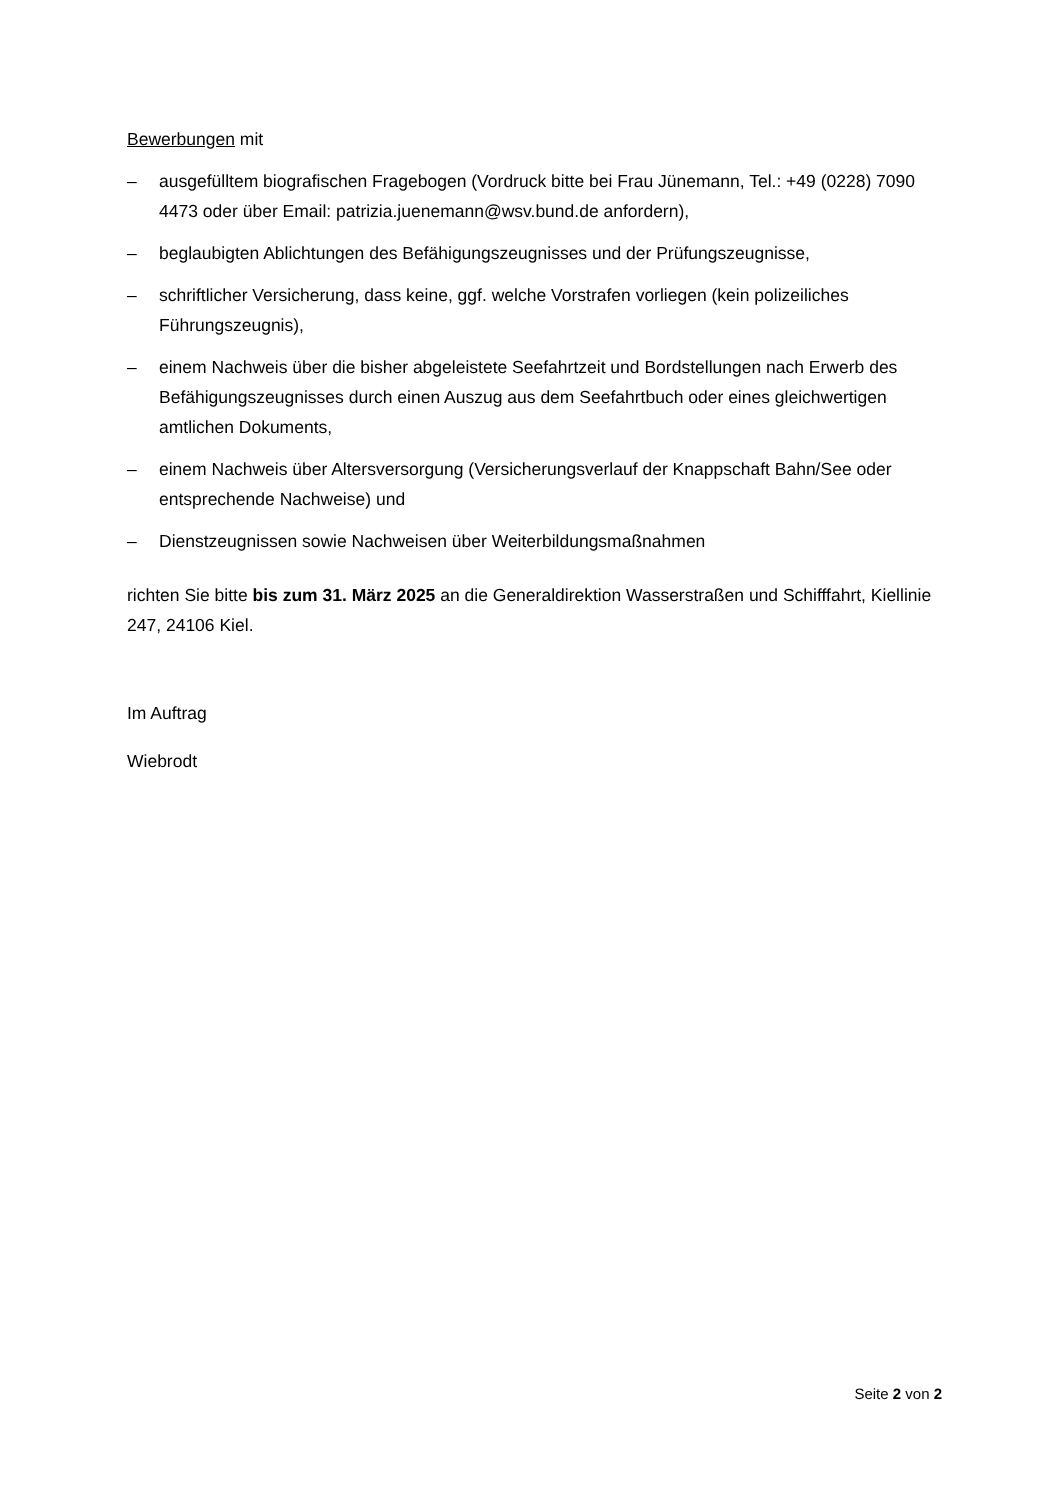Bewerbungen mit
– ausgefülltem biografischen Fragebogen (Vordruck bitte bei Frau Jünemann, Tel.: +49 (0228) 7090 4473 oder über Email: patrizia.juenemann@wsv.bund.de anfordern),
– beglaubigten Ablichtungen des Befähigungszeugnisses und der Prüfungszeugnisse,
– schriftlicher Versicherung, dass keine, ggf. welche Vorstrafen vorliegen (kein polizeiliches Führungszeugnis),
– einem Nachweis über die bisher abgeleistete Seefahrtzeit und Bordstellungen nach Erwerb des Befähigungszeugnisses durch einen Auszug aus dem Seefahrtbuch oder eines gleichwertigen amtlichen Dokuments,
– einem Nachweis über Altersversorgung (Versicherungsverlauf der Knappschaft Bahn/See oder entsprechende Nachweise) und
– Dienstzeugnissen sowie Nachweisen über Weiterbildungsmaßnahmen
richten Sie bitte bis zum 31. März 2025 an die Generaldirektion Wasserstraßen und Schifffahrt, Kiellinie 247, 24106 Kiel.
Im Auftrag
Wiebrodt
Seite 2 von 2